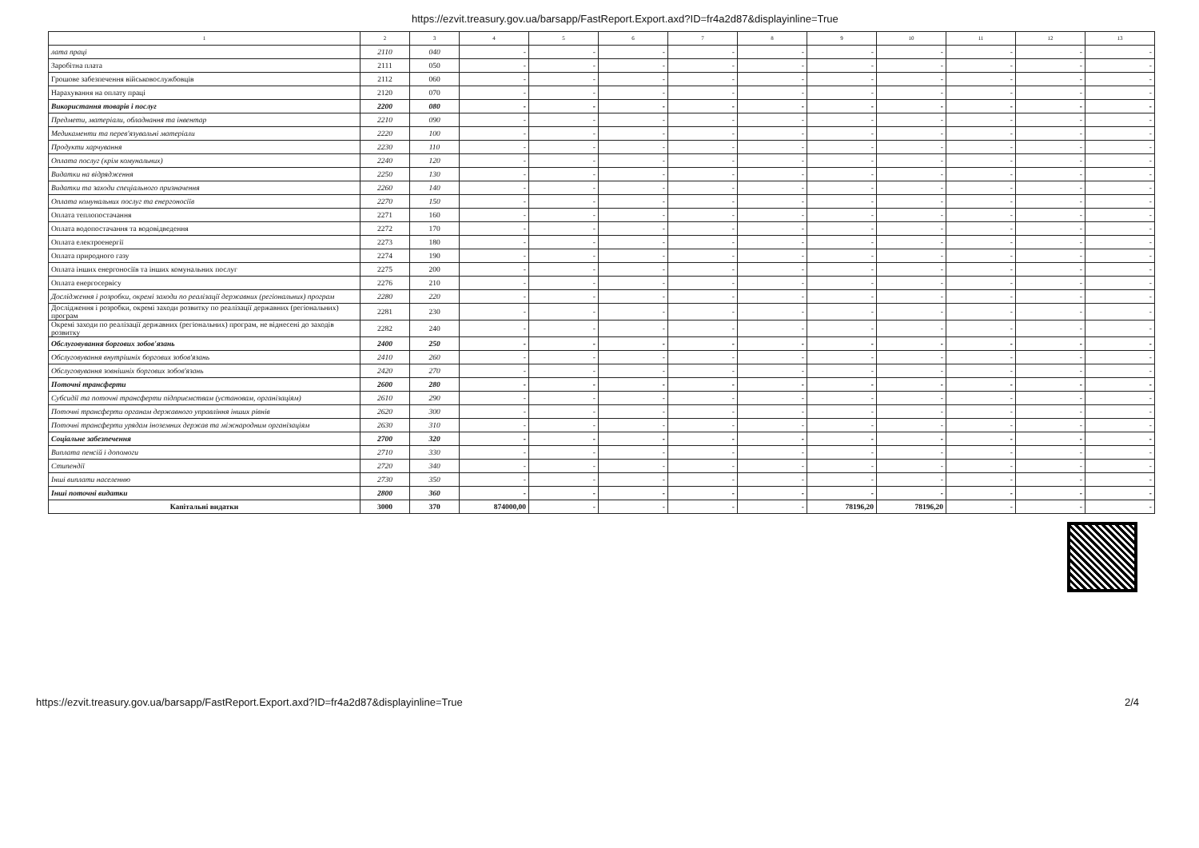https://ezvit.treasury.gov.ua/barsapp/FastReport.Export.axd?ID=fr4a2d87&displayinline=True
| 1 | 2 | 3 | 4 | 5 | 6 | 7 | 8 | 9 | 10 | 11 | 12 | 13 |
| --- | --- | --- | --- | --- | --- | --- | --- | --- | --- | --- | --- | --- |
| лата праці | 2110 | 040 | - | - | - | - | - | - | - | - | - | - |
| Заробітна плата | 2111 | 050 | - | - | - | - | - | - | - | - | - | - |
| Грошове забезпечення військовослужбовців | 2112 | 060 | - | - | - | - | - | - | - | - | - | - |
| Нарахування на оплату праці | 2120 | 070 | - | - | - | - | - | - | - | - | - | - |
| Використання товарів і послуг | 2200 | 080 | - | - | - | - | - | - | - | - | - | - |
| Предмети, матеріали, обладнання та інвентар | 2210 | 090 | - | - | - | - | - | - | - | - | - | - |
| Медикаменти та перев'язувальні матеріали | 2220 | 100 | - | - | - | - | - | - | - | - | - | - |
| Продукти харчування | 2230 | 110 | - | - | - | - | - | - | - | - | - | - |
| Оплата послуг (крім комунальних) | 2240 | 120 | - | - | - | - | - | - | - | - | - | - |
| Видатки на відрядження | 2250 | 130 | - | - | - | - | - | - | - | - | - | - |
| Видатки та заходи спеціального призначення | 2260 | 140 | - | - | - | - | - | - | - | - | - | - |
| Оплата комунальних послуг та енергоносіїв | 2270 | 150 | - | - | - | - | - | - | - | - | - | - |
| Оплата теплопостачання | 2271 | 160 | - | - | - | - | - | - | - | - | - | - |
| Оплата водопостачання та водовідведення | 2272 | 170 | - | - | - | - | - | - | - | - | - | - |
| Оплата електроенергії | 2273 | 180 | - | - | - | - | - | - | - | - | - | - |
| Оплата природного газу | 2274 | 190 | - | - | - | - | - | - | - | - | - | - |
| Оплата інших енергоносіїв та інших комунальних послуг | 2275 | 200 | - | - | - | - | - | - | - | - | - | - |
| Оплата енергосервісу | 2276 | 210 | - | - | - | - | - | - | - | - | - | - |
| Дослідження і розробки, окремі заходи по реалізації державних (регіональних) програм | 2280 | 220 | - | - | - | - | - | - | - | - | - | - |
| Дослідження і розробки, окремі заходи розвитку по реалізації державних (регіональних) програм | 2281 | 230 | - | - | - | - | - | - | - | - | - | - |
| Окремі заходи по реалізації державних (регіональних) програм, не віднесені до заходів розвитку | 2282 | 240 | - | - | - | - | - | - | - | - | - | - |
| Обслуговування боргових зобов'язань | 2400 | 250 | - | - | - | - | - | - | - | - | - | - |
| Обслуговування внутрішніх боргових зобов'язань | 2410 | 260 | - | - | - | - | - | - | - | - | - | - |
| Обслуговування зовнішніх боргових зобов'язань | 2420 | 270 | - | - | - | - | - | - | - | - | - | - |
| Поточні трансферти | 2600 | 280 | - | - | - | - | - | - | - | - | - | - |
| Субсидії та поточні трансферти підприємствам (установам, організаціям) | 2610 | 290 | - | - | - | - | - | - | - | - | - | - |
| Поточні трансферти органам державного управління інших рівнів | 2620 | 300 | - | - | - | - | - | - | - | - | - | - |
| Поточні трансферти урядам іноземних держав та міжнародним організаціям | 2630 | 310 | - | - | - | - | - | - | - | - | - | - |
| Соціальне забезпечення | 2700 | 320 | - | - | - | - | - | - | - | - | - | - |
| Виплата пенсій і допомоги | 2710 | 330 | - | - | - | - | - | - | - | - | - | - |
| Стипендії | 2720 | 340 | - | - | - | - | - | - | - | - | - | - |
| Інші виплати населенню | 2730 | 350 | - | - | - | - | - | - | - | - | - | - |
| Інші поточні видатки | 2800 | 360 | - | - | - | - | - | - | - | - | - | - |
| Капітальні видатки | 3000 | 370 | 874000,00 | - | - | - | - | 78196,20 | 78196,20 | - | - | - |
https://ezvit.treasury.gov.ua/barsapp/FastReport.Export.axd?ID=fr4a2d87&displayinline=True 2/4